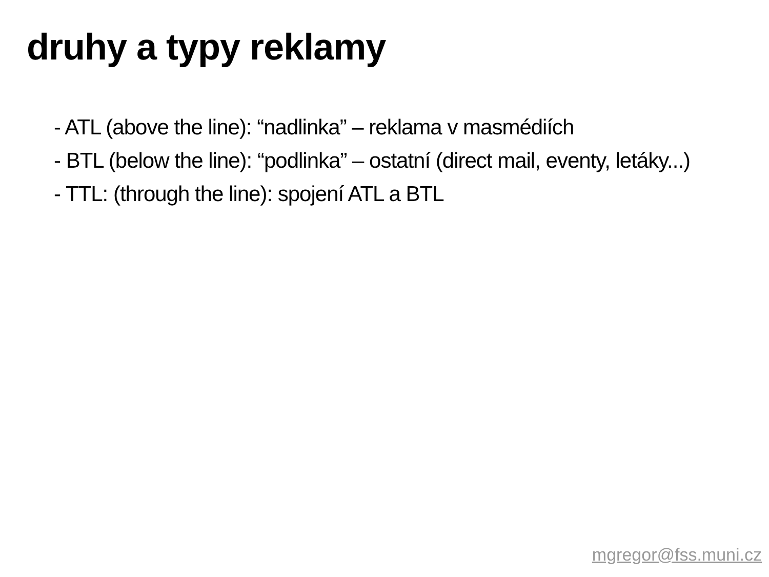druhy a typy reklamy
- ATL (above the line): “nadlinka” – reklama v masmédiích
- BTL (below the line): “podlinka” – ostatní (direct mail, eventy, letáky...)
- TTL: (through the line): spojení ATL a BTL
mgregor@fss.muni.cz